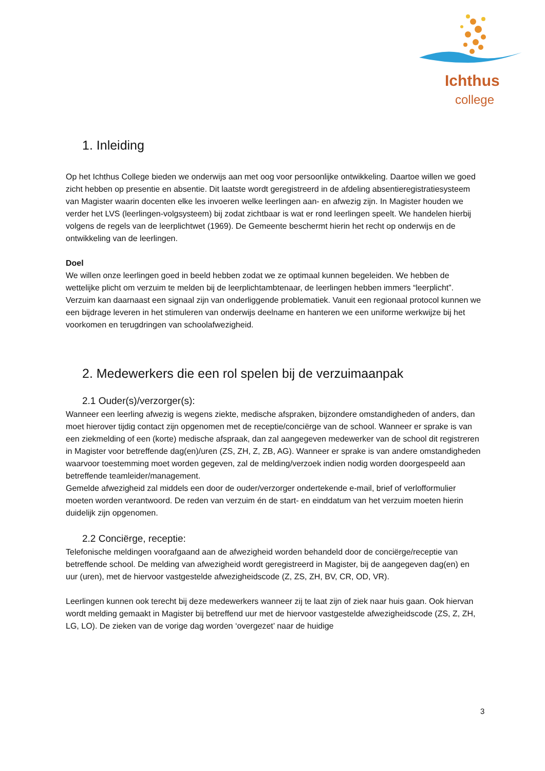Ichthus
college
1. Inleiding
Op het Ichthus College bieden we onderwijs aan met oog voor persoonlijke ontwikkeling. Daartoe willen we goed zicht hebben op presentie en absentie. Dit laatste wordt geregistreerd in de afdeling absentieregistratiesysteem van Magister waarin docenten elke les invoeren welke leerlingen aan- en afwezig zijn. In Magister houden we verder het LVS (leerlingen-volgsysteem) bij zodat zichtbaar is wat er rond leerlingen speelt. We handelen hierbij volgens de regels van de leerplichtwet (1969). De Gemeente beschermt hierin het recht op onderwijs en de ontwikkeling van de leerlingen.
Doel
We willen onze leerlingen goed in beeld hebben zodat we ze optimaal kunnen begeleiden. We hebben de wettelijke plicht om verzuim te melden bij de leerplichtambtenaar, de leerlingen hebben immers “leerplicht”. Verzuim kan daarnaast een signaal zijn van onderliggende problematiek. Vanuit een regionaal protocol kunnen we een bijdrage leveren in het stimuleren van onderwijs deelname en hanteren we een uniforme werkwijze bij het voorkomen en terugdringen van schoolafwezigheid.
2. Medewerkers die een rol spelen bij de verzuimaanpak
2.1 Ouder(s)/verzorger(s):
Wanneer een leerling afwezig is wegens ziekte, medische afspraken, bijzondere omstandigheden of anders, dan moet hierover tijdig contact zijn opgenomen met de receptie/conciërge van de school. Wanneer er sprake is van een ziekmelding of een (korte) medische afspraak, dan zal aangegeven medewerker van de school dit registreren in Magister voor betreffende dag(en)/uren (ZS, ZH, Z, ZB, AG). Wanneer er sprake is van andere omstandigheden waarvoor toestemming moet worden gegeven, zal de melding/verzoek indien nodig worden doorgespeeld aan betreffende teamleider/management.
Gemelde afwezigheid zal middels een door de ouder/verzorger ondertekende e-mail, brief of verlofformulier moeten worden verantwoord. De reden van verzuim én de start- en einddatum van het verzuim moeten hierin duidelijk zijn opgenomen.
2.2 Conciërge, receptie:
Telefonische meldingen voorafgaand aan de afwezigheid worden behandeld door de conciërge/receptie van betreffende school. De melding van afwezigheid wordt geregistreerd in Magister, bij de aangegeven dag(en) en uur (uren), met de hiervoor vastgestelde afwezigheidscode (Z, ZS, ZH, BV, CR, OD, VR).
Leerlingen kunnen ook terecht bij deze medewerkers wanneer zij te laat zijn of ziek naar huis gaan. Ook hiervan wordt melding gemaakt in Magister bij betreffend uur met de hiervoor vastgestelde afwezigheidscode (ZS, Z, ZH, LG, LO). De zieken van de vorige dag worden ‘overgezet’ naar de huidige
3